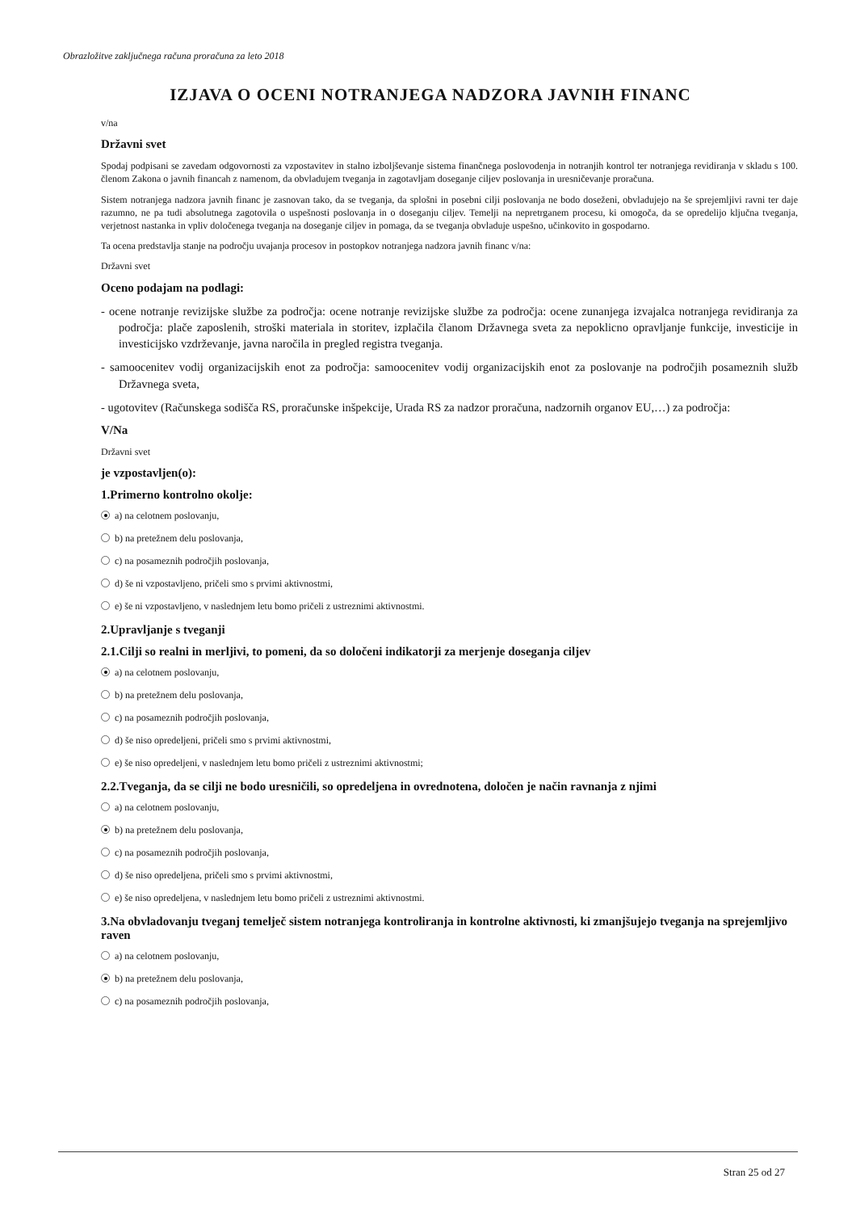Obrazložitve zaključnega računa proračuna za leto 2018
IZJAVA O OCENI NOTRANJEGA NADZORA JAVNIH FINANC
v/na
Državni svet
Spodaj podpisani se zavedam odgovornosti za vzpostavitev in stalno izboljševanje sistema finančnega poslovodenja in notranjih kontrol ter notranjega revidiranja v skladu s 100. členom Zakona o javnih financah z namenom, da obvladujem tveganja in zagotavljam doseganje ciljev poslovanja in uresničevanje proračuna.
Sistem notranjega nadzora javnih financ je zasnovan tako, da se tveganja, da splošni in posebni cilji poslovanja ne bodo doseženi, obvladujejo na še sprejemljivi ravni ter daje razumno, ne pa tudi absolutnega zagotovila o uspešnosti poslovanja in o doseganju ciljev. Temelji na nepretrganem procesu, ki omogoča, da se opredelijo ključna tveganja, verjetnost nastanka in vpliv določenega tveganja na doseganje ciljev in pomaga, da se tveganja obvladuje uspešno, učinkovito in gospodarno.
Ta ocena predstavlja stanje na področju uvajanja procesov in postopkov notranjega nadzora javnih financ v/na:
Državni svet
Oceno podajam na podlagi:
- ocene notranje revizijske službe za področja: ocene notranje revizijske službe za področja: ocene zunanjega izvajalca notranjega revidiranja za področja: plače zaposlenih, stroški materiala in storitev, izplačila članom Državnega sveta za nepoklicno opravljanje funkcije, investicije in investicijsko vzdrževanje, javna naročila in pregled registra tveganja.
- samoocenitev vodij organizacijskih enot za področja: samoocenitev vodij organizacijskih enot za poslovanje na področjih posameznih služb Državnega sveta,
- ugotovitev (Računskega sodišča RS, proračunske inšpekcije, Urada RS za nadzor proračuna, nadzornih organov EU,…) za področja:
V/Na
Državni svet
je vzpostavljen(o):
1.Primerno kontrolno okolje:
a) na celotnem poslovanju,
b) na pretežnem delu poslovanja,
c) na posameznih področjih poslovanja,
d) še ni vzpostavljeno, pričeli smo s prvimi aktivnostmi,
e) še ni vzpostavljeno, v naslednjem letu bomo pričeli z ustreznimi aktivnostmi.
2.Upravljanje s tveganji
2.1.Cilji so realni in merljivi, to pomeni, da so določeni indikatorji za merjenje doseganja ciljev
a) na celotnem poslovanju,
b) na pretežnem delu poslovanja,
c) na posameznih področjih poslovanja,
d) še niso opredeljeni, pričeli smo s prvimi aktivnostmi,
e) še niso opredeljeni, v naslednjem letu bomo pričeli z ustreznimi aktivnostmi;
2.2.Tveganja, da se cilji ne bodo uresničili, so opredeljena in ovrednotena, določen je način ravnanja z njimi
a) na celotnem poslovanju,
b) na pretežnem delu poslovanja,
c) na posameznih področjih poslovanja,
d) še niso opredeljena, pričeli smo s prvimi aktivnostmi,
e) še niso opredeljena, v naslednjem letu bomo pričeli z ustreznimi aktivnostmi.
3.Na obvladovanju tveganj temelječ sistem notranjega kontroliranja in kontrolne aktivnosti, ki zmanjšujejo tveganja na sprejemljivo raven
a) na celotnem poslovanju,
b) na pretežnem delu poslovanja,
c) na posameznih področjih poslovanja,
Stran 25 od 27